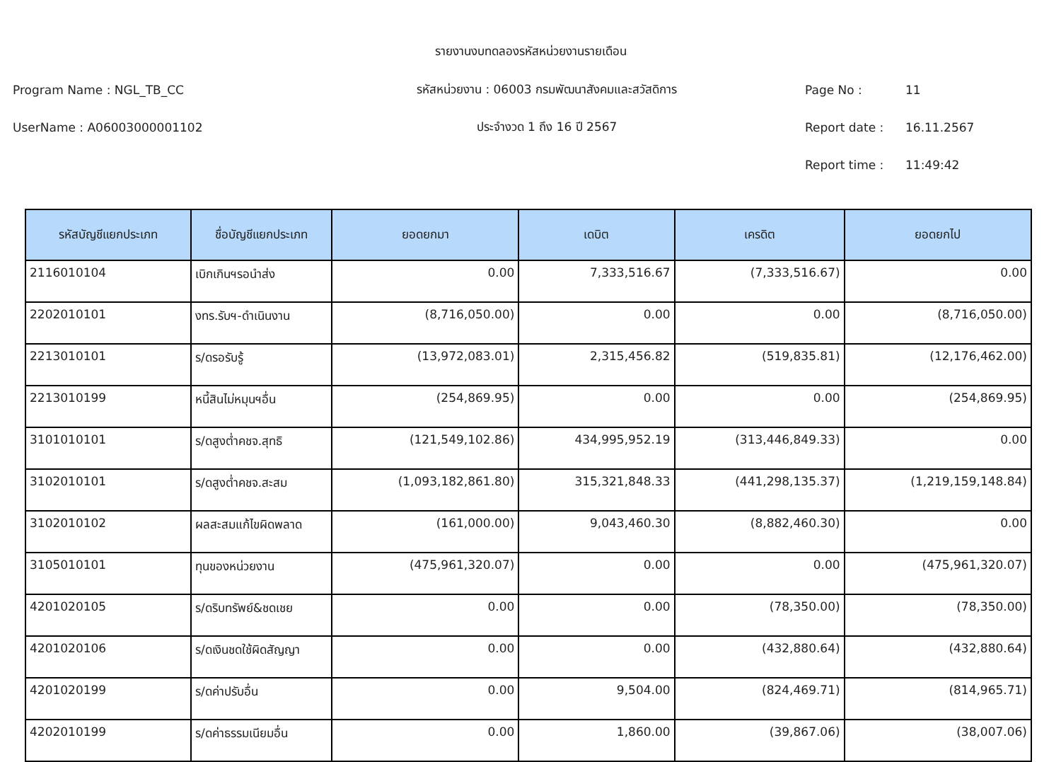รายงานงบทดลองรหัสหน่วยงานรายเดือน
Program Name : NGL_TB_CC
รหัสหน่วยงาน : 06003 กรมพัฒนาสังคมและสวัสดิการ
Page No : 11
UserName : A06003000001102 ประจำงวด 1 ถึง 16 ปี 2567 Report date : 16.11.2567
Report time : 11:49:42
| รหัสบัญชีแยกประเภท | ชื่อบัญชีแยกประเภท | ยอดยกมา | เดบิต | เครดิต | ยอดยกไป |
| --- | --- | --- | --- | --- | --- |
| 2116010104 | เบิกเกินฯรอนำส่ง | 0.00 | 7,333,516.67 | (7,333,516.67) | 0.00 |
| 2202010101 | งทร.รับฯ-ดำเนินงาน | (8,716,050.00) | 0.00 | 0.00 | (8,716,050.00) |
| 2213010101 | ร/ดรอรับรู้ | (13,972,083.01) | 2,315,456.82 | (519,835.81) | (12,176,462.00) |
| 2213010199 | หนี้สินไม่หมุนฯอื่น | (254,869.95) | 0.00 | 0.00 | (254,869.95) |
| 3101010101 | ร/ดสูงต่ำคชจ.สุทธิ | (121,549,102.86) | 434,995,952.19 | (313,446,849.33) | 0.00 |
| 3102010101 | ร/ดสูงต่ำคชจ.สะสม | (1,093,182,861.80) | 315,321,848.33 | (441,298,135.37) | (1,219,159,148.84) |
| 3102010102 | ผลสะสมแก้ไขผิดพลาด | (161,000.00) | 9,043,460.30 | (8,882,460.30) | 0.00 |
| 3105010101 | ทุนของหน่วยงาน | (475,961,320.07) | 0.00 | 0.00 | (475,961,320.07) |
| 4201020105 | ร/ดริบทรัพย์&ชดเชย | 0.00 | 0.00 | (78,350.00) | (78,350.00) |
| 4201020106 | ร/ดเงินชดใช้ผิดสัญญา | 0.00 | 0.00 | (432,880.64) | (432,880.64) |
| 4201020199 | ร/ดค่าปรับอื่น | 0.00 | 9,504.00 | (824,469.71) | (814,965.71) |
| 4202010199 | ร/ดค่าธรรมเนียมอื่น | 0.00 | 1,860.00 | (39,867.06) | (38,007.06) |